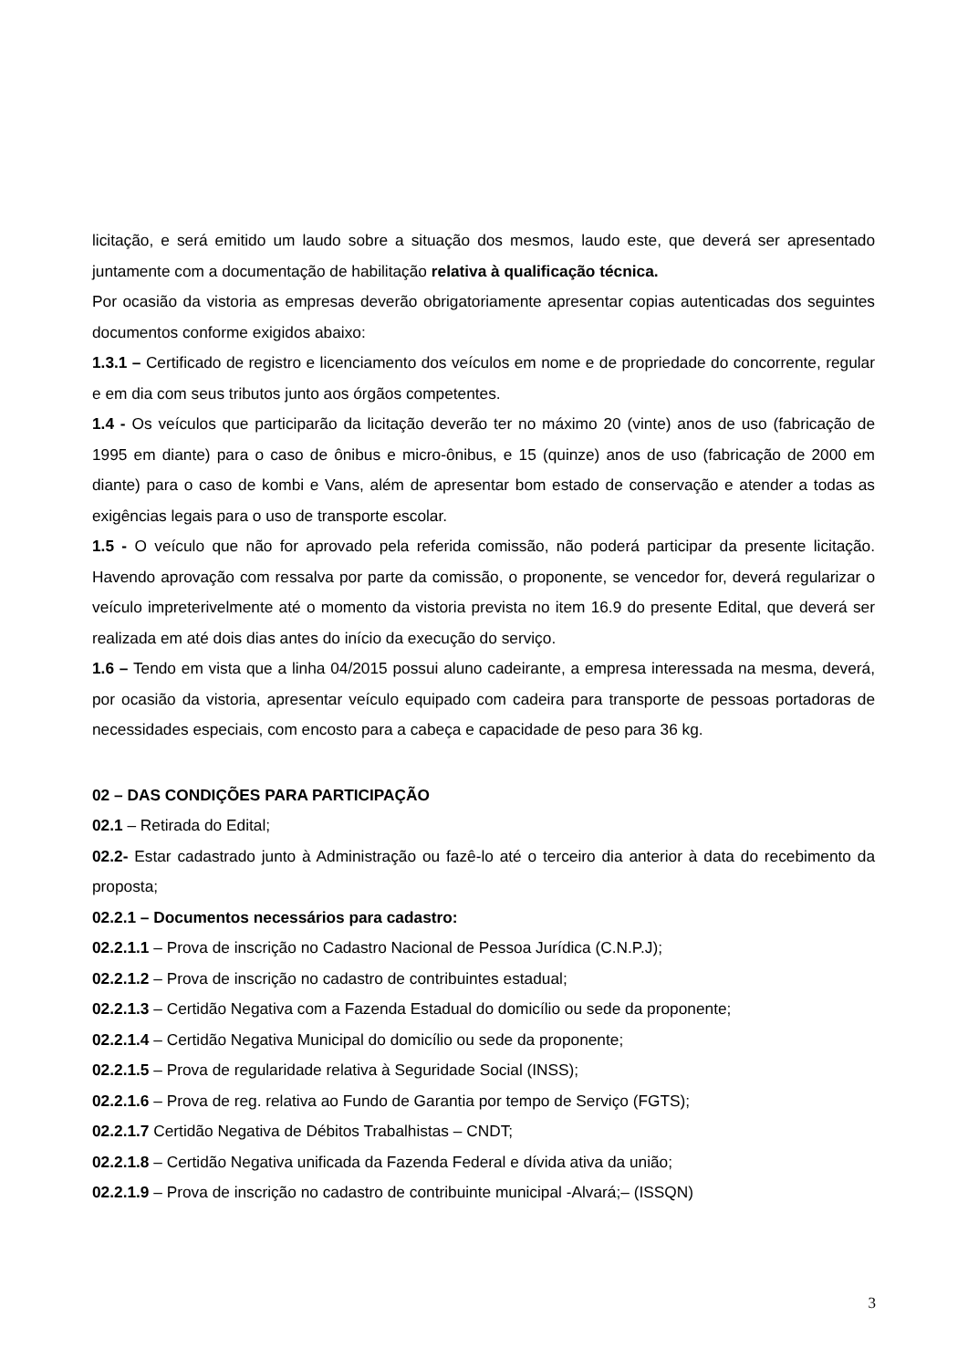licitação, e será emitido um laudo sobre a situação dos mesmos, laudo este, que deverá ser apresentado juntamente com a documentação de habilitação relativa à qualificação técnica.
Por ocasião da vistoria as empresas deverão obrigatoriamente apresentar copias autenticadas dos seguintes documentos conforme exigidos abaixo:
1.3.1 – Certificado de registro e licenciamento dos veículos em nome e de propriedade do concorrente, regular e em dia com seus tributos junto aos órgãos competentes.
1.4 - Os veículos que participarão da licitação deverão ter no máximo 20 (vinte) anos de uso (fabricação de 1995 em diante) para o caso de ônibus e micro-ônibus, e 15 (quinze) anos de uso (fabricação de 2000 em diante) para o caso de kombi e Vans, além de apresentar bom estado de conservação e atender a todas as exigências legais para o uso de transporte escolar.
1.5 - O veículo que não for aprovado pela referida comissão, não poderá participar da presente licitação. Havendo aprovação com ressalva por parte da comissão, o proponente, se vencedor for, deverá regularizar o veículo impreterivelmente até o momento da vistoria prevista no item 16.9 do presente Edital, que deverá ser realizada em até dois dias antes do início da execução do serviço.
1.6 – Tendo em vista que a linha 04/2015 possui aluno cadeirante, a empresa interessada na mesma, deverá, por ocasião da vistoria, apresentar veículo equipado com cadeira para transporte de pessoas portadoras de necessidades especiais, com encosto para a cabeça e capacidade de peso para 36 kg.
02 – DAS CONDIÇÕES PARA PARTICIPAÇÃO
02.1 – Retirada do Edital;
02.2- Estar cadastrado junto à Administração ou fazê-lo até o terceiro dia anterior à data do recebimento da proposta;
02.2.1 – Documentos necessários para cadastro:
02.2.1.1 – Prova de inscrição no Cadastro Nacional de Pessoa Jurídica (C.N.P.J);
02.2.1.2 – Prova de inscrição no cadastro de contribuintes estadual;
02.2.1.3 – Certidão Negativa com a Fazenda Estadual do domicílio ou sede da proponente;
02.2.1.4 – Certidão Negativa Municipal do domicílio ou sede da proponente;
02.2.1.5 – Prova de regularidade relativa à Seguridade Social (INSS);
02.2.1.6 – Prova de reg. relativa ao Fundo de Garantia por tempo de Serviço (FGTS);
02.2.1.7 Certidão Negativa de Débitos Trabalhistas – CNDT;
02.2.1.8 – Certidão Negativa unificada da Fazenda Federal e dívida ativa da união;
02.2.1.9 – Prova de inscrição no cadastro de contribuinte municipal -Alvará;– (ISSQN)
3